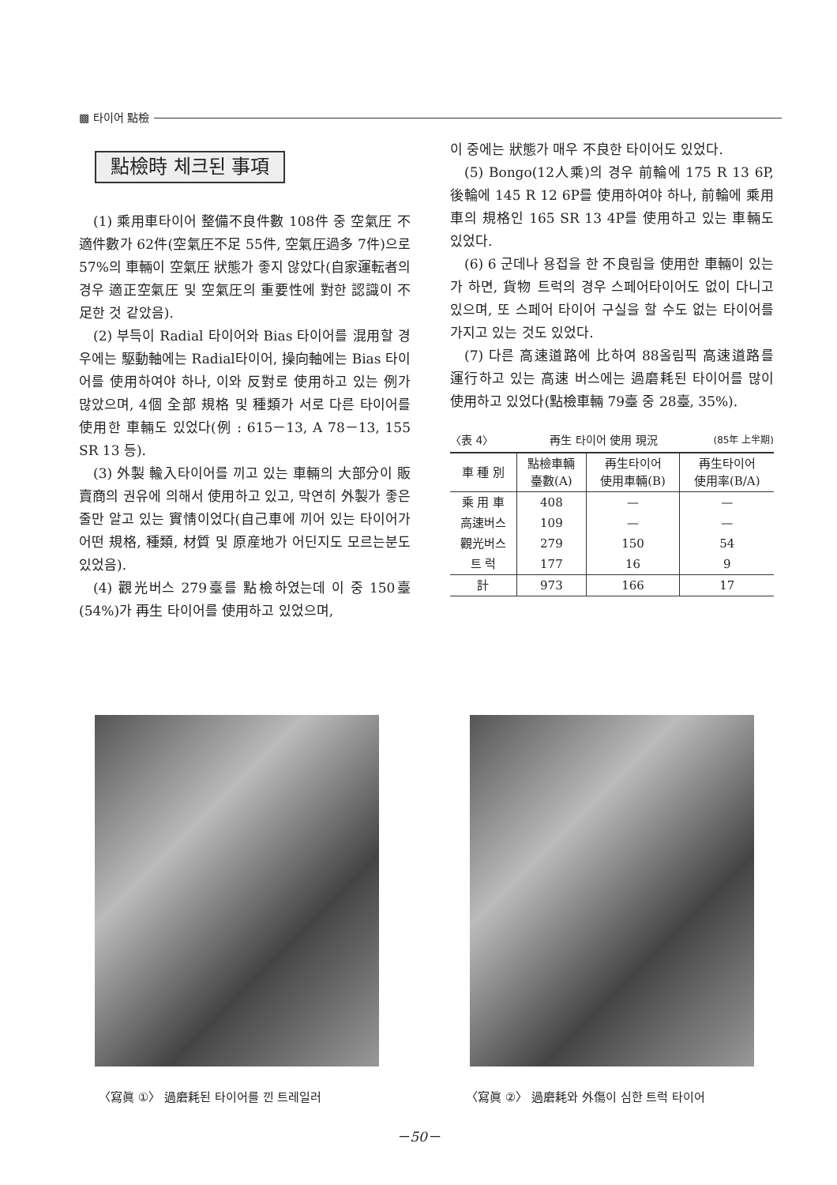▩ 타이어 點檢
點檢時 체크된 事項
(1) 乘用車타이어 整備不良件數 108件 중 空氣圧 不適件數가 62件(空氣圧不足 55件, 空氣圧過多 7件)으로 57%의 車輛이 空氣圧 狀態가 좋지 않았다(自家運転者의 경우 適正空氣圧 및 空氣圧의 重要性에 對한 認識이 不足한 것 같았음).
(2) 부득이 Radial 타이어와 Bias 타이어를 混用할 경우에는 駆動軸에는 Radial타이어, 操向軸에는 Bias 타이어를 使用하여야 하나, 이와 反對로 使用하고 있는 例가 많았으며, 4個 全部 規格 및 種類가 서로 다른 타이어를 使用한 車輛도 있었다(例 : 615－13, A 78－13, 155 SR 13 등).
(3) 外製 輸入타이어를 끼고 있는 車輛의 大部分이 販賣商의 권유에 의해서 使用하고 있고, 막연히 外製가 좋은줄만 알고 있는 實情이었다(自己車에 끼어 있는 타이어가 어떤 規格, 種類, 材質 및 原産地가 어딘지도 모르는분도 있었음).
(4) 觀光버스 279臺를 點檢하였는데 이 중 150臺(54%)가 再生 타이어를 使用하고 있었으며,
이 중에는 狀態가 매우 不良한 타이어도 있었다.
(5) Bongo(12人乘)의 경우 前輪에 175 R 13 6P, 後輪에 145 R 12 6P를 使用하여야 하나, 前輪에 乘用車의 規格인 165 SR 13 4P를 使用하고 있는 車輛도 있었다.
(6) 6 군데나 용접을 한 不良림을 使用한 車輛이 있는가 하면, 貨物 트럭의 경우 스페어타이어도 없이 다니고 있으며, 또 스페어 타이어 구실을 할 수도 없는 타이어를 가지고 있는 것도 있었다.
(7) 다른 高速道路에 比하여 88올림픽 高速道路를 運行하고 있는 高速 버스에는 過磨耗된 타이어를 많이 使用하고 있었다(點檢車輛 79臺 중 28臺, 35%).
〈表 4〉 再生 타이어 使用 現況 (85年 上半期)
| 車 種 別 | 點檢車輛 臺數(A) | 再生타이어 使用車輛(B) | 再生타이어 使用率(B/A) |
| --- | --- | --- | --- |
| 乘 用 車 | 408 | — | — |
| 高速버스 | 109 | — | — |
| 觀光버스 | 279 | 150 | 54 |
| 트 럭 | 177 | 16 | 9 |
| 計 | 973 | 166 | 17 |
〈寫眞 ①〉 過磨耗된 타이어를 낀 트레일러
〈寫眞 ②〉 過磨耗와 外傷이 심한 트럭 타이어
－50－